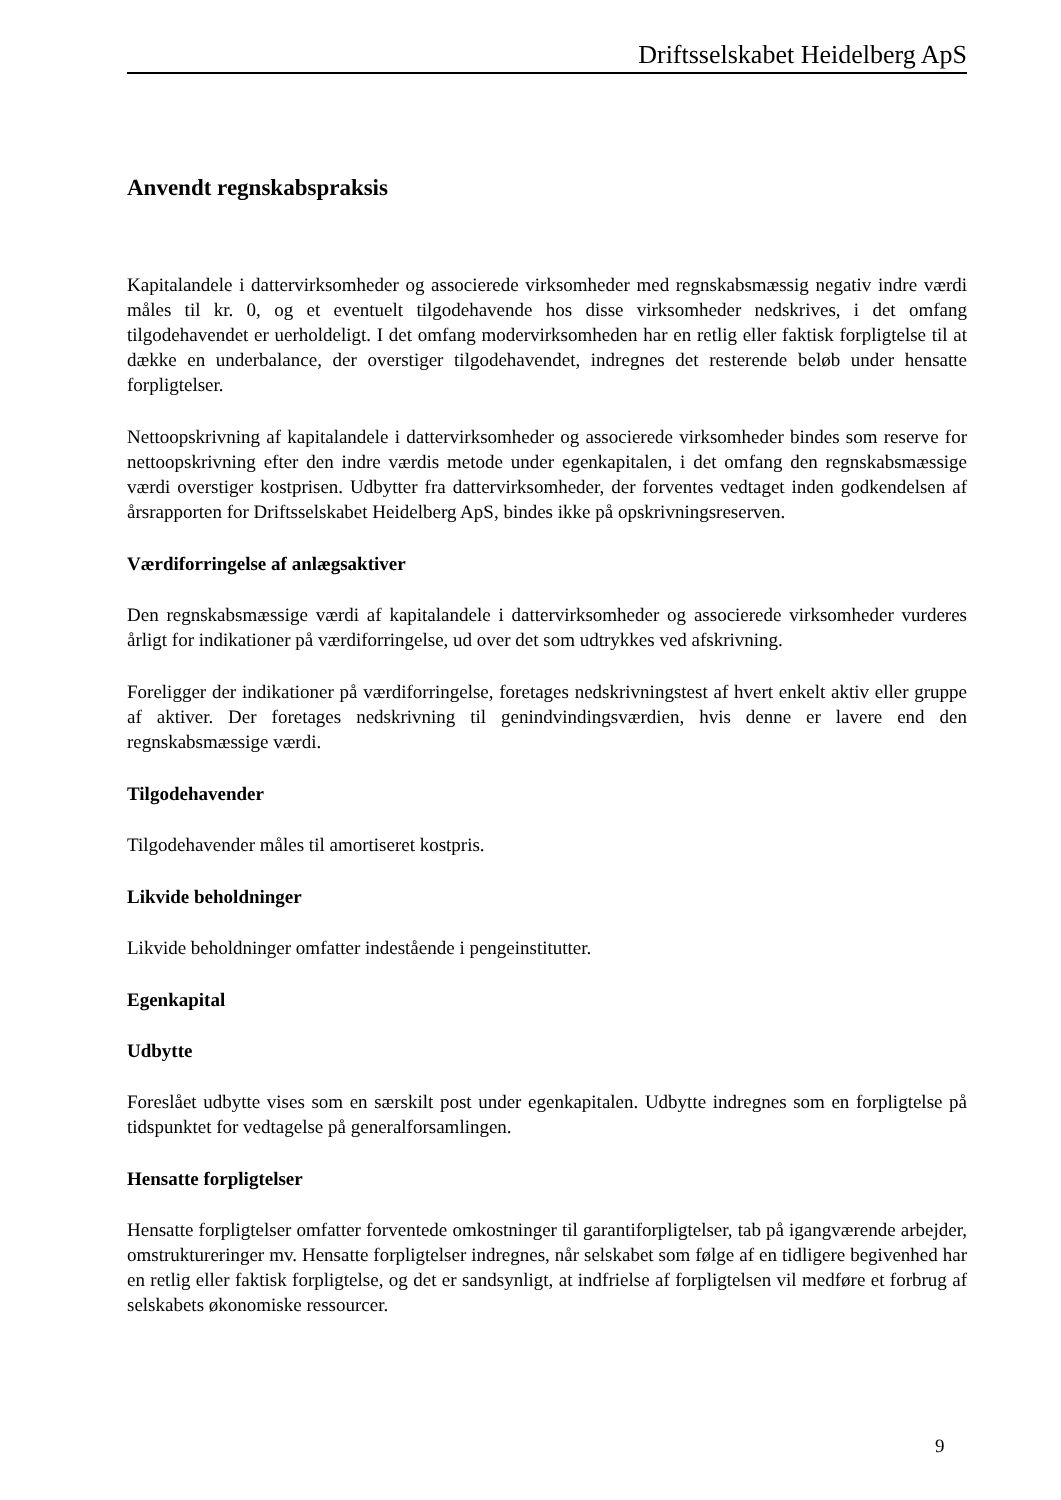Driftsselskabet Heidelberg ApS
Anvendt regnskabspraksis
Kapitalandele i dattervirksomheder og associerede virksomheder med regnskabsmæssig negativ indre værdi måles til kr. 0, og et eventuelt tilgodehavende hos disse virksomheder nedskrives, i det omfang tilgodehavendet er uerholdeligt. I det omfang modervirksomheden har en retlig eller faktisk forpligtelse til at dække en underbalance, der overstiger tilgodehavendet, indregnes det resterende beløb under hensatte forpligtelser.
Nettoopskrivning af kapitalandele i dattervirksomheder og associerede virksomheder bindes som reserve for nettoopskrivning efter den indre værdis metode under egenkapitalen, i det omfang den regnskabsmæssige værdi overstiger kostprisen. Udbytter fra dattervirksomheder, der forventes vedtaget inden godkendelsen af årsrapporten for Driftsselskabet Heidelberg ApS, bindes ikke på opskrivningsreserven.
Værdiforringelse af anlægsaktiver
Den regnskabsmæssige værdi af kapitalandele i dattervirksomheder og associerede virksomheder vurderes årligt for indikationer på værdiforringelse, ud over det som udtrykkes ved afskrivning.
Foreligger der indikationer på værdiforringelse, foretages nedskrivningstest af hvert enkelt aktiv eller gruppe af aktiver. Der foretages nedskrivning til genindvindingsværdien, hvis denne er lavere end den regnskabsmæssige værdi.
Tilgodehavender
Tilgodehavender måles til amortiseret kostpris.
Likvide beholdninger
Likvide beholdninger omfatter indestående i pengeinstitutter.
Egenkapital
Udbytte
Foreslået udbytte vises som en særskilt post under egenkapitalen. Udbytte indregnes som en forpligtelse på tidspunktet for vedtagelse på generalforsamlingen.
Hensatte forpligtelser
Hensatte forpligtelser omfatter forventede omkostninger til garantiforpligtelser, tab på igangværende arbejder, omstruktureringer mv. Hensatte forpligtelser indregnes, når selskabet som følge af en tidligere begivenhed har en retlig eller faktisk forpligtelse, og det er sandsynligt, at indfrielse af forpligtelsen vil medføre et forbrug af selskabets økonomiske ressourcer.
9